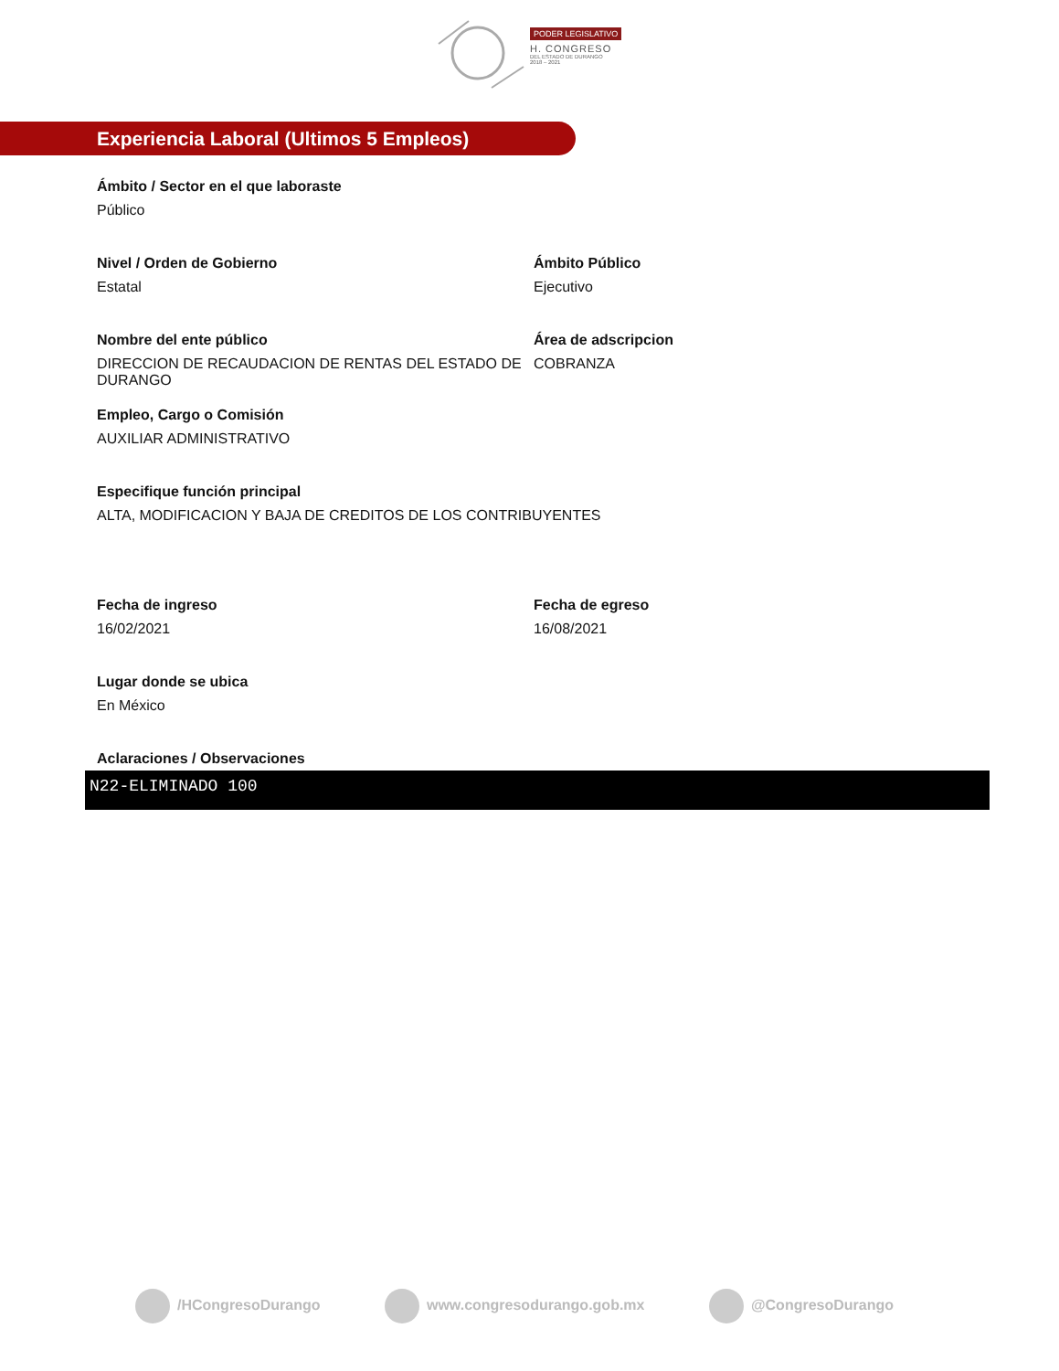PODER LEGISLATIVO
H. CONGRESO
DEL ESTADO DE DURANGO
2018 – 2021
Experiencia Laboral (Ultimos 5 Empleos)
Ámbito / Sector en el que laboraste
Público
Nivel / Orden de Gobierno
Estatal
Ámbito Público
Ejecutivo
Nombre del ente público
DIRECCION DE RECAUDACION DE RENTAS DEL ESTADO DE DURANGO
Área de adscripcion
COBRANZA
Empleo, Cargo o Comisión
AUXILIAR ADMINISTRATIVO
Especifique función principal
ALTA, MODIFICACION Y BAJA DE CREDITOS DE LOS CONTRIBUYENTES
Fecha de ingreso
16/02/2021
Fecha de egreso
16/08/2021
Lugar donde se ubica
En México
Aclaraciones / Observaciones
N22-ELIMINADO 100
/HCongresoDurango www.congresodurango.gob.mx @CongresoDurango